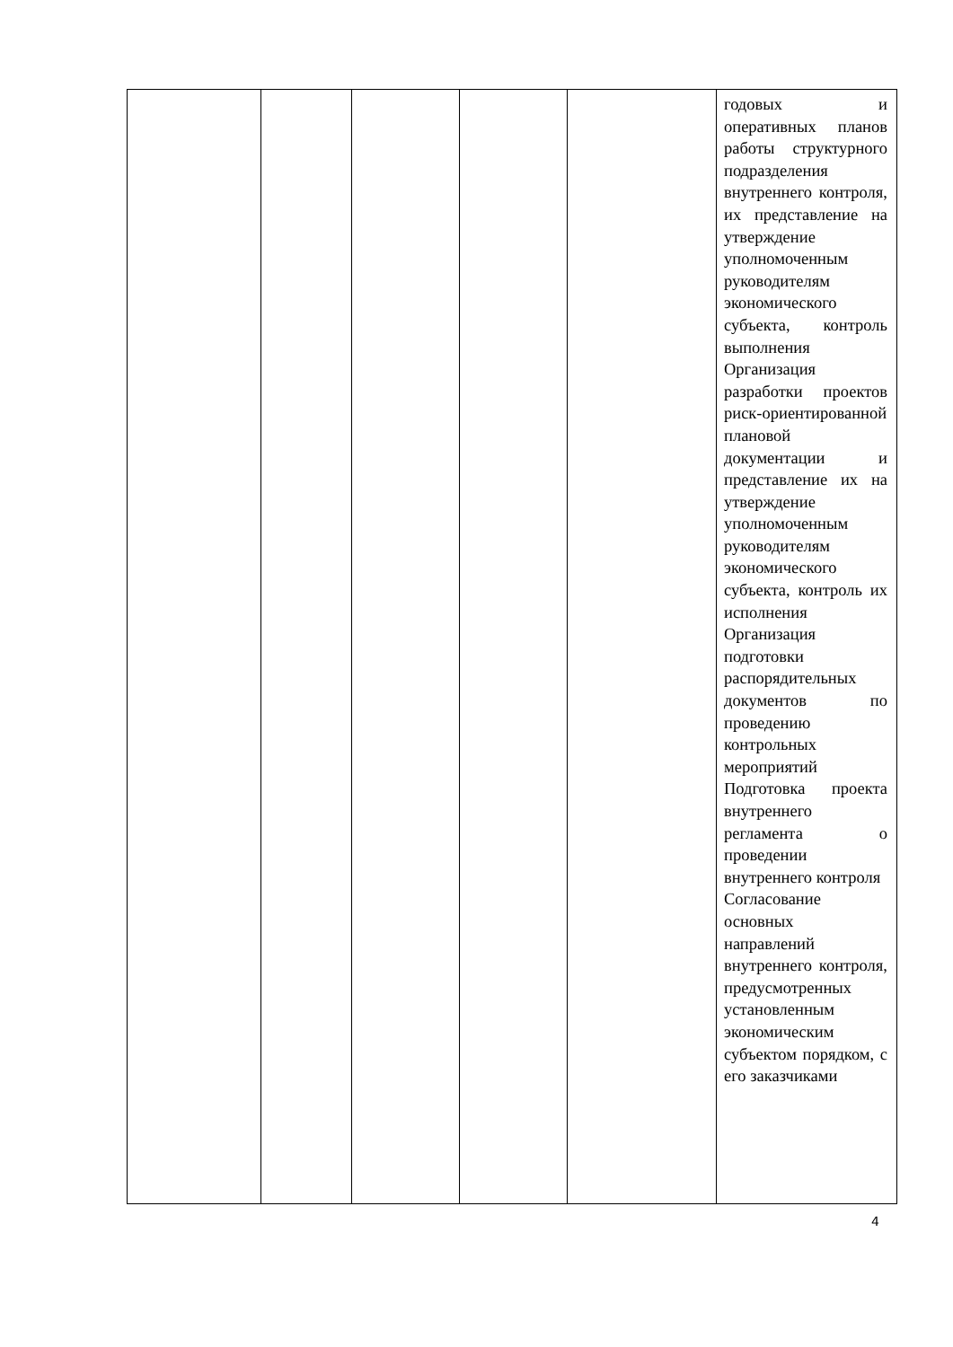| | | | | | годовых и оперативных планов работы структурного подразделения внутреннего контроля, их представление на утверждение уполномоченным руководителям экономического субъекта, контроль выполнения Организация разработки проектов риск-ориентированной плановой документации и представление их на утверждение уполномоченным руководителям экономического субъекта, контроль их исполнения Организация подготовки распорядительных документов по проведению контрольных мероприятий Подготовка проекта внутреннего регламента о проведении внутреннего контроля Согласование основных направлений внутреннего контроля, предусмотренных установленным экономическим субъектом порядком, с его заказчиками |
4